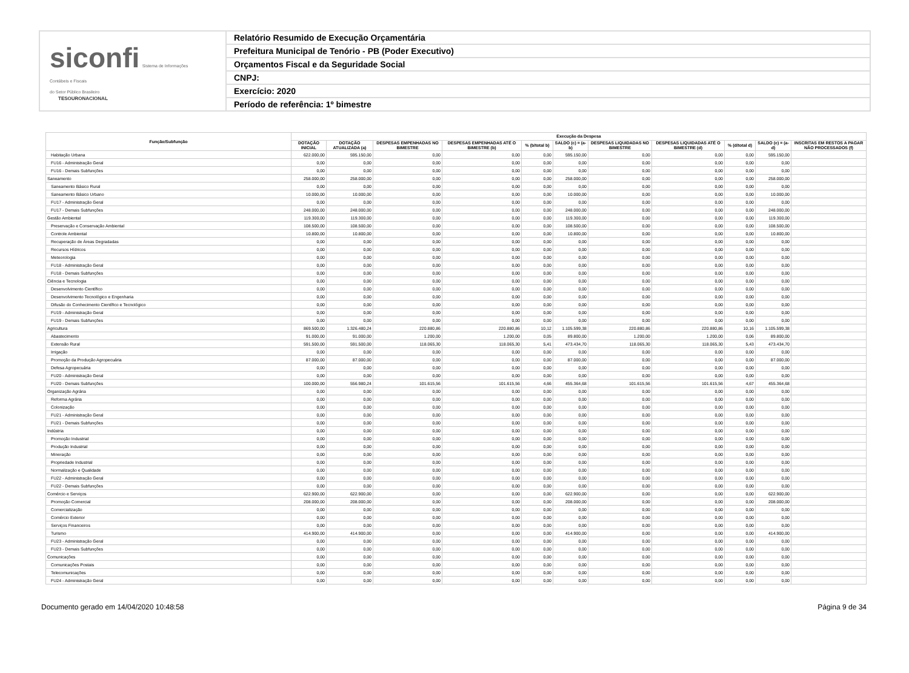siconfi Sistema de Informações
Contábeis e Fiscais
do Setor Público Brasileiro
TESOURONACIONAL
Relatório Resumido de Execução Orçamentária
Prefeitura Municipal de Tenório - PB (Poder Executivo)
Orçamentos Fiscal e da Seguridade Social
CNPJ:
Exercício: 2020
Período de referência: 1º bimestre
| Função/Subfunção | Execução da Despesa | | | | | | | | | | |
| --- | --- | --- | --- | --- | --- | --- | --- | --- | --- | --- | --- |
| | DOTAÇÃO INICIAL | DOTAÇÃO ATUALIZADA (a) | DESPESAS EMPENHADAS NO BIMESTRE | DESPESAS EMPENHADAS ATÉ O BIMESTRE (b) | % (b/total b) | SALDO (c) = (a-b) | DESPESAS LIQUIDADAS NO BIMESTRE | DESPESAS LIQUIDADAS ATÉ O BIMESTRE (d) | % (d/total d) | SALDO (e) = (a-d) | INSCRITAS EM RESTOS A PAGAR NÃO PROCESSADOS (f) |
| Habitação Urbana | 622.000,00 | 595.150,00 | 0,00 | 0,00 | 0,00 | 595.150,00 | 0,00 | 0,00 | 0,00 | 595.150,00 | |
| FU16 - Administração Geral | 0,00 | 0,00 | 0,00 | 0,00 | 0,00 | 0,00 | 0,00 | 0,00 | 0,00 | 0,00 | |
| FU16 - Demais Subfunções | 0,00 | 0,00 | 0,00 | 0,00 | 0,00 | 0,00 | 0,00 | 0,00 | 0,00 | 0,00 | |
| Saneamento | 258.000,00 | 258.000,00 | 0,00 | 0,00 | 0,00 | 258.000,00 | 0,00 | 0,00 | 0,00 | 258.000,00 | |
| Saneamento Básico Rural | 0,00 | 0,00 | 0,00 | 0,00 | 0,00 | 0,00 | 0,00 | 0,00 | 0,00 | 0,00 | |
| Saneamento Básico Urbano | 10.000,00 | 10.000,00 | 0,00 | 0,00 | 0,00 | 10.000,00 | 0,00 | 0,00 | 0,00 | 10.000,00 | |
| FU17 - Administração Geral | 0,00 | 0,00 | 0,00 | 0,00 | 0,00 | 0,00 | 0,00 | 0,00 | 0,00 | 0,00 | |
| FU17 - Demais Subfunções | 248.000,00 | 248.000,00 | 0,00 | 0,00 | 0,00 | 248.000,00 | 0,00 | 0,00 | 0,00 | 248.000,00 | |
| Gestão Ambiental | 119.300,00 | 119.300,00 | 0,00 | 0,00 | 0,00 | 119.300,00 | 0,00 | 0,00 | 0,00 | 119.300,00 | |
| Preservação e Conservação Ambiental | 108.500,00 | 108.500,00 | 0,00 | 0,00 | 0,00 | 108.500,00 | 0,00 | 0,00 | 0,00 | 108.500,00 | |
| Controle Ambiental | 10.800,00 | 10.800,00 | 0,00 | 0,00 | 0,00 | 10.800,00 | 0,00 | 0,00 | 0,00 | 10.800,00 | |
| Recuperação de Áreas Degradadas | 0,00 | 0,00 | 0,00 | 0,00 | 0,00 | 0,00 | 0,00 | 0,00 | 0,00 | 0,00 | |
| Recursos Hídricos | 0,00 | 0,00 | 0,00 | 0,00 | 0,00 | 0,00 | 0,00 | 0,00 | 0,00 | 0,00 | |
| Meteorologia | 0,00 | 0,00 | 0,00 | 0,00 | 0,00 | 0,00 | 0,00 | 0,00 | 0,00 | 0,00 | |
| FU18 - Administração Geral | 0,00 | 0,00 | 0,00 | 0,00 | 0,00 | 0,00 | 0,00 | 0,00 | 0,00 | 0,00 | |
| FU18 - Demais Subfunções | 0,00 | 0,00 | 0,00 | 0,00 | 0,00 | 0,00 | 0,00 | 0,00 | 0,00 | 0,00 | |
| Ciência e Tecnologia | 0,00 | 0,00 | 0,00 | 0,00 | 0,00 | 0,00 | 0,00 | 0,00 | 0,00 | 0,00 | |
| Desenvolvimento Científico | 0,00 | 0,00 | 0,00 | 0,00 | 0,00 | 0,00 | 0,00 | 0,00 | 0,00 | 0,00 | |
| Desenvolvimento Tecnológico e Engenharia | 0,00 | 0,00 | 0,00 | 0,00 | 0,00 | 0,00 | 0,00 | 0,00 | 0,00 | 0,00 | |
| Difusão do Conhecimento Científico e Tecnológico | 0,00 | 0,00 | 0,00 | 0,00 | 0,00 | 0,00 | 0,00 | 0,00 | 0,00 | 0,00 | |
| FU19 - Administração Geral | 0,00 | 0,00 | 0,00 | 0,00 | 0,00 | 0,00 | 0,00 | 0,00 | 0,00 | 0,00 | |
| FU19 - Demais Subfunções | 0,00 | 0,00 | 0,00 | 0,00 | 0,00 | 0,00 | 0,00 | 0,00 | 0,00 | 0,00 | |
| Agricultura | 869.500,00 | 1.326.480,24 | 220.880,86 | 220.880,86 | 10,12 | 1.105.599,38 | 220.880,86 | 220.880,86 | 10,16 | 1.105.599,38 | |
| Abastecimento | 91.000,00 | 91.000,00 | 1.200,00 | 1.200,00 | 0,05 | 89.800,00 | 1.200,00 | 1.200,00 | 0,06 | 89.800,00 | |
| Extensão Rural | 591.500,00 | 591.500,00 | 118.065,30 | 118.065,30 | 5,41 | 473.434,70 | 118.065,30 | 118.065,30 | 5,43 | 473.434,70 | |
| Irrigação | 0,00 | 0,00 | 0,00 | 0,00 | 0,00 | 0,00 | 0,00 | 0,00 | 0,00 | 0,00 | |
| Promoção da Produção Agropecuária | 87.000,00 | 87.000,00 | 0,00 | 0,00 | 0,00 | 87.000,00 | 0,00 | 0,00 | 0,00 | 87.000,00 | |
| Defesa Agropecuária | 0,00 | 0,00 | 0,00 | 0,00 | 0,00 | 0,00 | 0,00 | 0,00 | 0,00 | 0,00 | |
| FU20 - Administração Geral | 0,00 | 0,00 | 0,00 | 0,00 | 0,00 | 0,00 | 0,00 | 0,00 | 0,00 | 0,00 | |
| FU20 - Demais Subfunções | 100.000,00 | 556.980,24 | 101.615,56 | 101.615,56 | 4,66 | 455.364,68 | 101.615,56 | 101.615,56 | 4,67 | 455.364,68 | |
| Organização Agrária | 0,00 | 0,00 | 0,00 | 0,00 | 0,00 | 0,00 | 0,00 | 0,00 | 0,00 | 0,00 | |
| Reforma Agrária | 0,00 | 0,00 | 0,00 | 0,00 | 0,00 | 0,00 | 0,00 | 0,00 | 0,00 | 0,00 | |
| Colonização | 0,00 | 0,00 | 0,00 | 0,00 | 0,00 | 0,00 | 0,00 | 0,00 | 0,00 | 0,00 | |
| FU21 - Administração Geral | 0,00 | 0,00 | 0,00 | 0,00 | 0,00 | 0,00 | 0,00 | 0,00 | 0,00 | 0,00 | |
| FU21 - Demais Subfunções | 0,00 | 0,00 | 0,00 | 0,00 | 0,00 | 0,00 | 0,00 | 0,00 | 0,00 | 0,00 | |
| Indústria | 0,00 | 0,00 | 0,00 | 0,00 | 0,00 | 0,00 | 0,00 | 0,00 | 0,00 | 0,00 | |
| Promoção Industrial | 0,00 | 0,00 | 0,00 | 0,00 | 0,00 | 0,00 | 0,00 | 0,00 | 0,00 | 0,00 | |
| Produção Industrial | 0,00 | 0,00 | 0,00 | 0,00 | 0,00 | 0,00 | 0,00 | 0,00 | 0,00 | 0,00 | |
| Mineração | 0,00 | 0,00 | 0,00 | 0,00 | 0,00 | 0,00 | 0,00 | 0,00 | 0,00 | 0,00 | |
| Propriedade Industrial | 0,00 | 0,00 | 0,00 | 0,00 | 0,00 | 0,00 | 0,00 | 0,00 | 0,00 | 0,00 | |
| Normalização e Qualidade | 0,00 | 0,00 | 0,00 | 0,00 | 0,00 | 0,00 | 0,00 | 0,00 | 0,00 | 0,00 | |
| FU22 - Administração Geral | 0,00 | 0,00 | 0,00 | 0,00 | 0,00 | 0,00 | 0,00 | 0,00 | 0,00 | 0,00 | |
| FU22 - Demais Subfunções | 0,00 | 0,00 | 0,00 | 0,00 | 0,00 | 0,00 | 0,00 | 0,00 | 0,00 | 0,00 | |
| Comércio e Serviços | 622.900,00 | 622.900,00 | 0,00 | 0,00 | 0,00 | 622.900,00 | 0,00 | 0,00 | 0,00 | 622.900,00 | |
| Promoção Comercial | 208.000,00 | 208.000,00 | 0,00 | 0,00 | 0,00 | 208.000,00 | 0,00 | 0,00 | 0,00 | 208.000,00 | |
| Comercialização | 0,00 | 0,00 | 0,00 | 0,00 | 0,00 | 0,00 | 0,00 | 0,00 | 0,00 | 0,00 | |
| Comércio Exterior | 0,00 | 0,00 | 0,00 | 0,00 | 0,00 | 0,00 | 0,00 | 0,00 | 0,00 | 0,00 | |
| Serviços Financeiros | 0,00 | 0,00 | 0,00 | 0,00 | 0,00 | 0,00 | 0,00 | 0,00 | 0,00 | 0,00 | |
| Turismo | 414.900,00 | 414.900,00 | 0,00 | 0,00 | 0,00 | 414.900,00 | 0,00 | 0,00 | 0,00 | 414.900,00 | |
| FU23 - Administração Geral | 0,00 | 0,00 | 0,00 | 0,00 | 0,00 | 0,00 | 0,00 | 0,00 | 0,00 | 0,00 | |
| FU23 - Demais Subfunções | 0,00 | 0,00 | 0,00 | 0,00 | 0,00 | 0,00 | 0,00 | 0,00 | 0,00 | 0,00 | |
| Comunicações | 0,00 | 0,00 | 0,00 | 0,00 | 0,00 | 0,00 | 0,00 | 0,00 | 0,00 | 0,00 | |
| Comunicações Postais | 0,00 | 0,00 | 0,00 | 0,00 | 0,00 | 0,00 | 0,00 | 0,00 | 0,00 | 0,00 | |
| Telecomunicações | 0,00 | 0,00 | 0,00 | 0,00 | 0,00 | 0,00 | 0,00 | 0,00 | 0,00 | 0,00 | |
| FU24 - Administração Geral | 0,00 | 0,00 | 0,00 | 0,00 | 0,00 | 0,00 | 0,00 | 0,00 | 0,00 | 0,00 | |
Documento gerado em 14/04/2020 10:48:58 Página 9 de 34